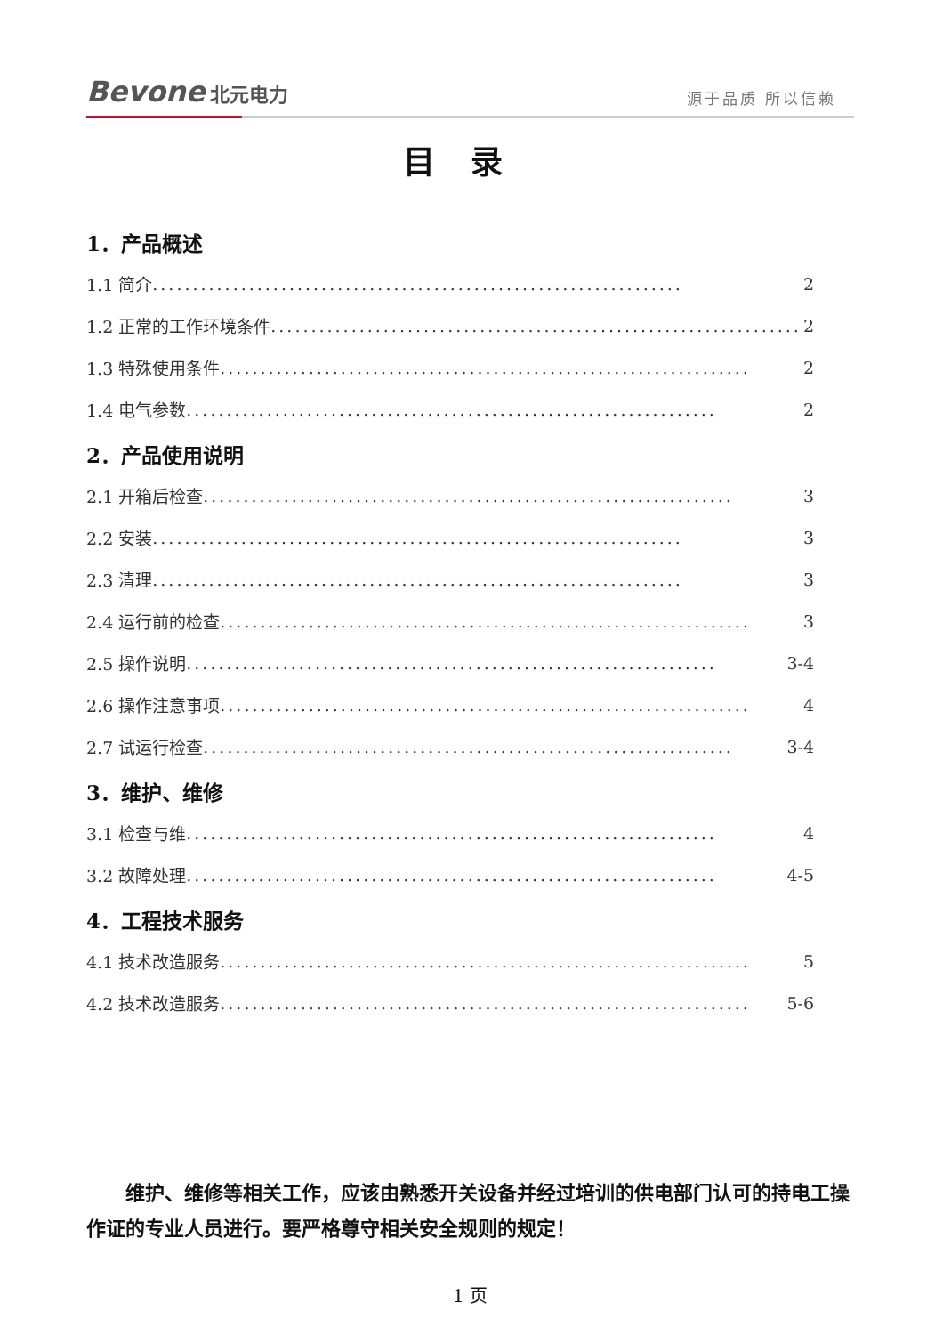Bevone 北元电力
源于品质 所以信赖
目录
1．产品概述
1.1 简介.................................................................. 2
1.2 正常的工作环境条件.................................................................. 2
1.3 特殊使用条件.................................................................. 2
1.4 电气参数.................................................................. 2
2．产品使用说明
2.1 开箱后检查.................................................................. 3
2.2 安装.................................................................. 3
2.3 清理.................................................................. 3
2.4 运行前的检查.................................................................. 3
2.5 操作说明.................................................................. 3-4
2.6 操作注意事项.................................................................. 4
2.7 试运行检查.................................................................. 3-4
3．维护、维修
3.1 检查与维.................................................................. 4
3.2 故障处理.................................................................. 4-5
4．工程技术服务
4.1 技术改造服务.................................................................. 5
4.2 技术改造服务.................................................................. 5-6
维护、维修等相关工作，应该由熟悉开关设备并经过培训的供电部门认可的持电工操作证的专业人员进行。要严格尊守相关安全规则的规定！
1 页